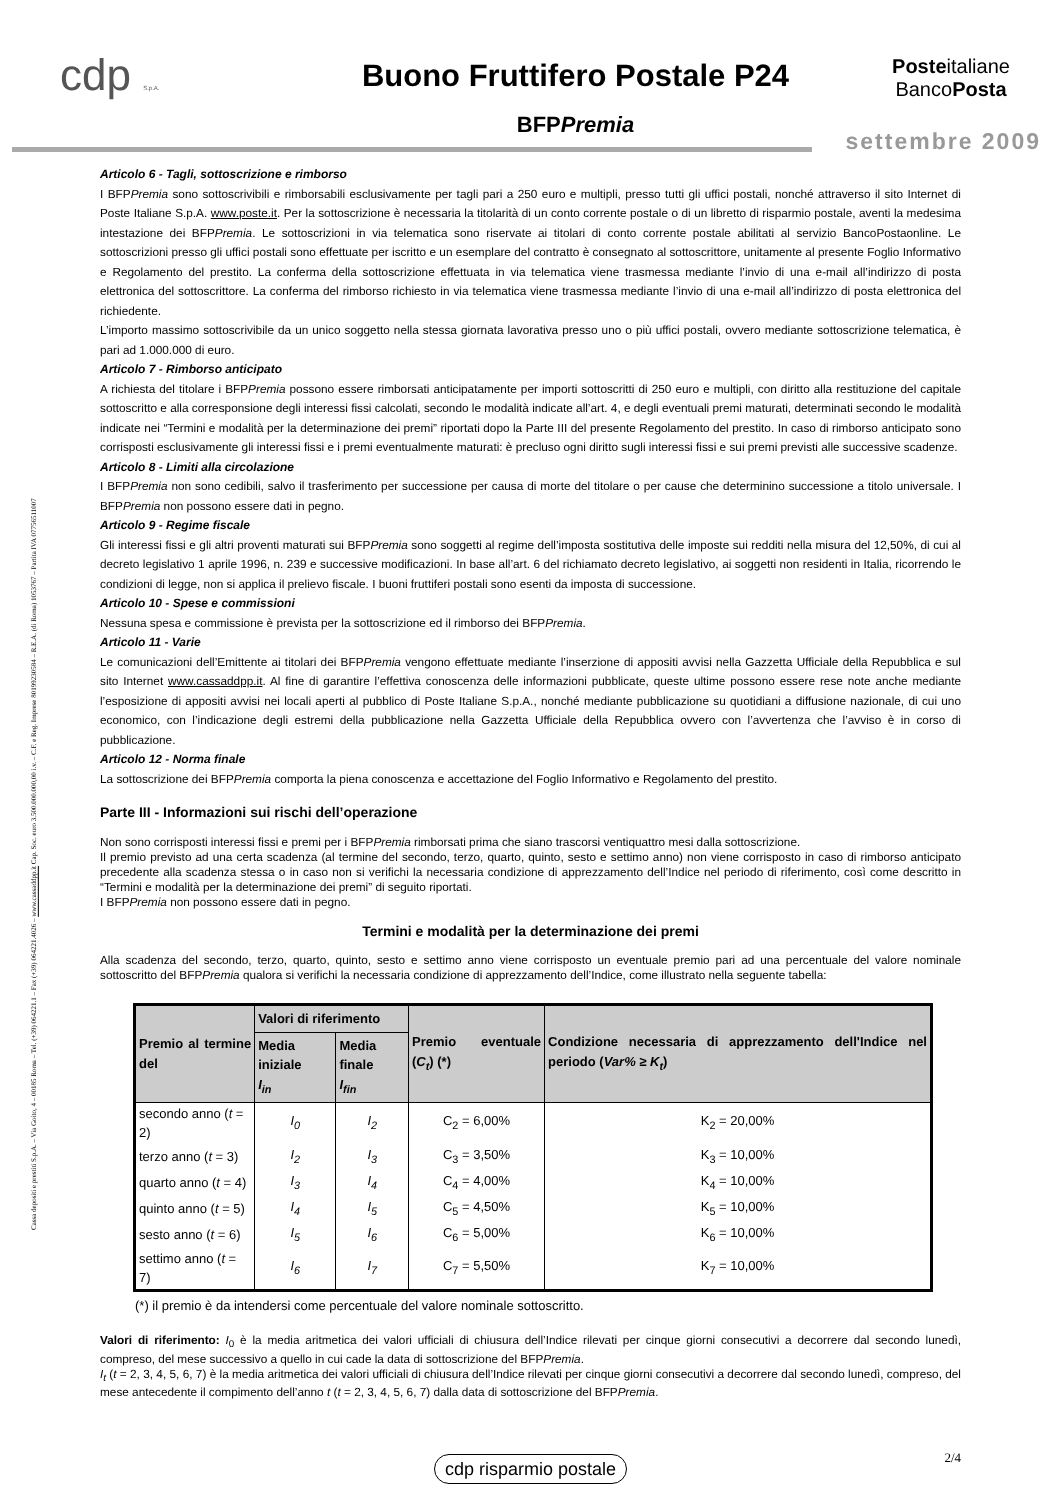cdp S.p.A.
Buono Fruttifero Postale P24
BFPPremia
Posteitaliane
BancoPosta
settembre 2009
Cassa depositi e prestiti S.p.A. – Via Goito, 4 – 00185 Roma – Tel. (+39) 064221.1 – Fax (+39) 064221.4026 – www.cassaddpp.it Cap. Soc. euro 3.500.000.000,00 i.v. – C.F. e Reg. Imprese 80199230584 – R.E.A. (di Roma) 1053767 – Partita IVA 07756511007
Articolo 6 - Tagli, sottoscrizione e rimborso
I BFPPremia sono sottoscrivibili e rimborsabili esclusivamente per tagli pari a 250 euro e multipli, presso tutti gli uffici postali, nonché attraverso il sito Internet di Poste Italiane S.p.A. www.poste.it. Per la sottoscrizione è necessaria la titolarità di un conto corrente postale o di un libretto di risparmio postale, aventi la medesima intestazione dei BFPPremia. Le sottoscrizioni in via telematica sono riservate ai titolari di conto corrente postale abilitati al servizio BancoPostaonline. Le sottoscrizioni presso gli uffici postali sono effettuate per iscritto e un esemplare del contratto è consegnato al sottoscrittore, unitamente al presente Foglio Informativo e Regolamento del prestito. La conferma della sottoscrizione effettuata in via telematica viene trasmessa mediante l’invio di una e-mail all’indirizzo di posta elettronica del sottoscrittore. La conferma del rimborso richiesto in via telematica viene trasmessa mediante l’invio di una e-mail all’indirizzo di posta elettronica del richiedente.
L’importo massimo sottoscrivibile da un unico soggetto nella stessa giornata lavorativa presso uno o più uffici postali, ovvero mediante sottoscrizione telematica, è pari ad 1.000.000 di euro.
Articolo 7 - Rimborso anticipato
A richiesta del titolare i BFPPremia possono essere rimborsati anticipatamente per importi sottoscritti di 250 euro e multipli, con diritto alla restituzione del capitale sottoscritto e alla corresponsione degli interessi fissi calcolati, secondo le modalità indicate all’art. 4, e degli eventuali premi maturati, determinati secondo le modalità indicate nei “Termini e modalità per la determinazione dei premi” riportati dopo la Parte III del presente Regolamento del prestito. In caso di rimborso anticipato sono corrisposti esclusivamente gli interessi fissi e i premi eventualmente maturati: è precluso ogni diritto sugli interessi fissi e sui premi previsti alle successive scadenze.
Articolo 8 - Limiti alla circolazione
I BFPPremia non sono cedibili, salvo il trasferimento per successione per causa di morte del titolare o per cause che determinino successione a titolo universale. I BFPPremia non possono essere dati in pegno.
Articolo 9 - Regime fiscale
Gli interessi fissi e gli altri proventi maturati sui BFPPremia sono soggetti al regime dell’imposta sostitutiva delle imposte sui redditi nella misura del 12,50%, di cui al decreto legislativo 1 aprile 1996, n. 239 e successive modificazioni. In base all’art. 6 del richiamato decreto legislativo, ai soggetti non residenti in Italia, ricorrendo le condizioni di legge, non si applica il prelievo fiscale. I buoni fruttiferi postali sono esenti da imposta di successione.
Articolo 10 - Spese e commissioni
Nessuna spesa e commissione è prevista per la sottoscrizione ed il rimborso dei BFPPremia.
Articolo 11 - Varie
Le comunicazioni dell’Emittente ai titolari dei BFPPremia vengono effettuate mediante l’inserzione di appositi avvisi nella Gazzetta Ufficiale della Repubblica e sul sito Internet www.cassaddpp.it. Al fine di garantire l’effettiva conoscenza delle informazioni pubblicate, queste ultime possono essere rese note anche mediante l’esposizione di appositi avvisi nei locali aperti al pubblico di Poste Italiane S.p.A., nonché mediante pubblicazione su quotidiani a diffusione nazionale, di cui uno economico, con l’indicazione degli estremi della pubblicazione nella Gazzetta Ufficiale della Repubblica ovvero con l’avvertenza che l’avviso è in corso di pubblicazione.
Articolo 12 - Norma finale
La sottoscrizione dei BFPPremia comporta la piena conoscenza e accettazione del Foglio Informativo e Regolamento del prestito.
Parte III - Informazioni sui rischi dell’operazione
Non sono corrisposti interessi fissi e premi per i BFPPremia rimborsati prima che siano trascorsi ventiquattro mesi dalla sottoscrizione.
Il premio previsto ad una certa scadenza (al termine del secondo, terzo, quarto, quinto, sesto e settimo anno) non viene corrisposto in caso di rimborso anticipato precedente alla scadenza stessa o in caso non si verifichi la necessaria condizione di apprezzamento dell’Indice nel periodo di riferimento, così come descritto in “Termini e modalità per la determinazione dei premi” di seguito riportati.
I BFPPremia non possono essere dati in pegno.
Termini e modalità per la determinazione dei premi
Alla scadenza del secondo, terzo, quarto, quinto, sesto e settimo anno viene corrisposto un eventuale premio pari ad una percentuale del valore nominale sottoscritto del BFPPremia qualora si verifichi la necessaria condizione di apprezzamento dell’Indice, come illustrato nella seguente tabella:
| Premio al termine del | Valori di riferimento | | Premio eventuale ( C<sub>t</sub> ) (*) | Condizione necessaria di apprezzamento dell'Indice nel periodo ( Var% ≥ K<sub>t</sub> ) |
| --- | --- | --- | --- | --- |
| | Media iniziale I<sub>in</sub> | Media finale I<sub>fin</sub> | | |
| secondo anno ( t = 2) | I<sub>0</sub> | I<sub>2</sub> | C<sub>2</sub> = 6,00% | K<sub>2</sub> = 20,00% |
| terzo anno ( t = 3) | I<sub>2</sub> | I<sub>3</sub> | C<sub>3</sub> = 3,50% | K<sub>3</sub> = 10,00% |
| quarto anno ( t = 4) | I<sub>3</sub> | I<sub>4</sub> | C<sub>4</sub> = 4,00% | K<sub>4</sub> = 10,00% |
| quinto anno ( t = 5) | I<sub>4</sub> | I<sub>5</sub> | C<sub>5</sub> = 4,50% | K<sub>5</sub> = 10,00% |
| sesto anno ( t = 6) | I<sub>5</sub> | I<sub>6</sub> | C<sub>6</sub> = 5,00% | K<sub>6</sub> = 10,00% |
| settimo anno ( t = 7) | I<sub>6</sub> | I<sub>7</sub> | C<sub>7</sub> = 5,50% | K<sub>7</sub> = 10,00% |
(*) il premio è da intendersi come percentuale del valore nominale sottoscritto.
Valori di riferimento: I<sub>0</sub> è la media aritmetica dei valori ufficiali di chiusura dell’Indice rilevati per cinque giorni consecutivi a decorrere dal secondo lunedì, compreso, del mese successivo a quello in cui cade la data di sottoscrizione del BFPPremia.
I<sub>t</sub> (t = 2, 3, 4, 5, 6, 7) è la media aritmetica dei valori ufficiali di chiusura dell’Indice rilevati per cinque giorni consecutivi a decorrere dal secondo lunedì, compreso, del mese antecedente il compimento dell’anno t (t = 2, 3, 4, 5, 6, 7) dalla data di sottoscrizione del BFPPremia.
cdp risparmio postale
2/4